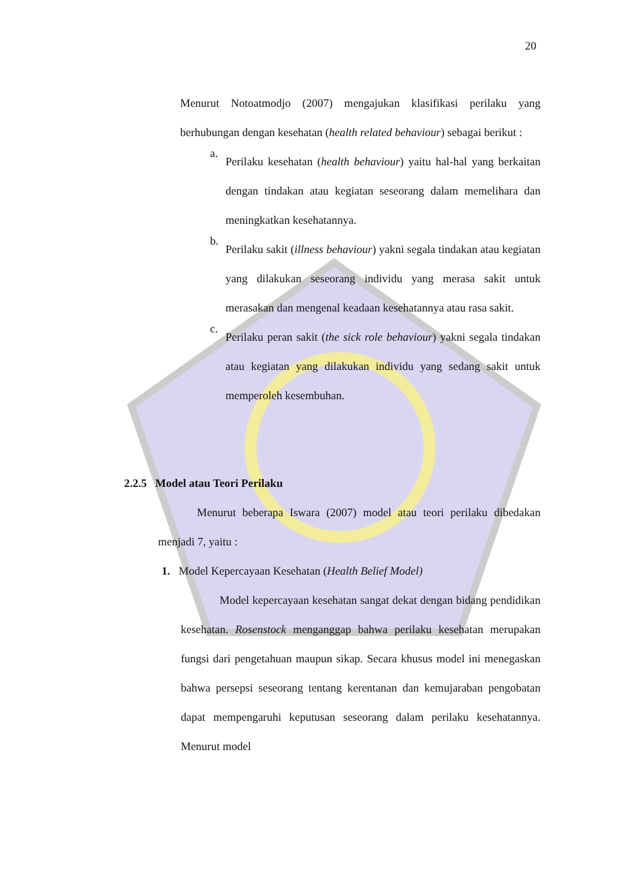20
Menurut Notoatmodjo (2007) mengajukan klasifikasi perilaku yang berhubungan dengan kesehatan (health related behaviour) sebagai berikut :
a.
Perilaku kesehatan (health behaviour) yaitu hal-hal yang berkaitan dengan tindakan atau kegiatan seseorang dalam memelihara dan meningkatkan kesehatannya.
b.
Perilaku sakit (illness behaviour) yakni segala tindakan atau kegiatan yang dilakukan seseorang individu yang merasa sakit untuk merasakan dan mengenal keadaan kesehatannya atau rasa sakit.
c.
Perilaku peran sakit (the sick role behaviour) yakni segala tindakan atau kegiatan yang dilakukan individu yang sedang sakit untuk memperoleh kesembuhan.
2.2.5 Model atau Teori Perilaku
Menurut beberapa Iswara (2007) model atau teori perilaku dibedakan menjadi 7, yaitu :
1. Model Kepercayaan Kesehatan (Health Belief Model)
Model kepercayaan kesehatan sangat dekat dengan bidang pendidikan kesehatan. Rosenstock menganggap bahwa perilaku kesehatan merupakan fungsi dari pengetahuan maupun sikap. Secara khusus model ini menegaskan bahwa persepsi seseorang tentang kerentanan dan kemujaraban pengobatan dapat mempengaruhi keputusan seseorang dalam perilaku kesehatannya. Menurut model